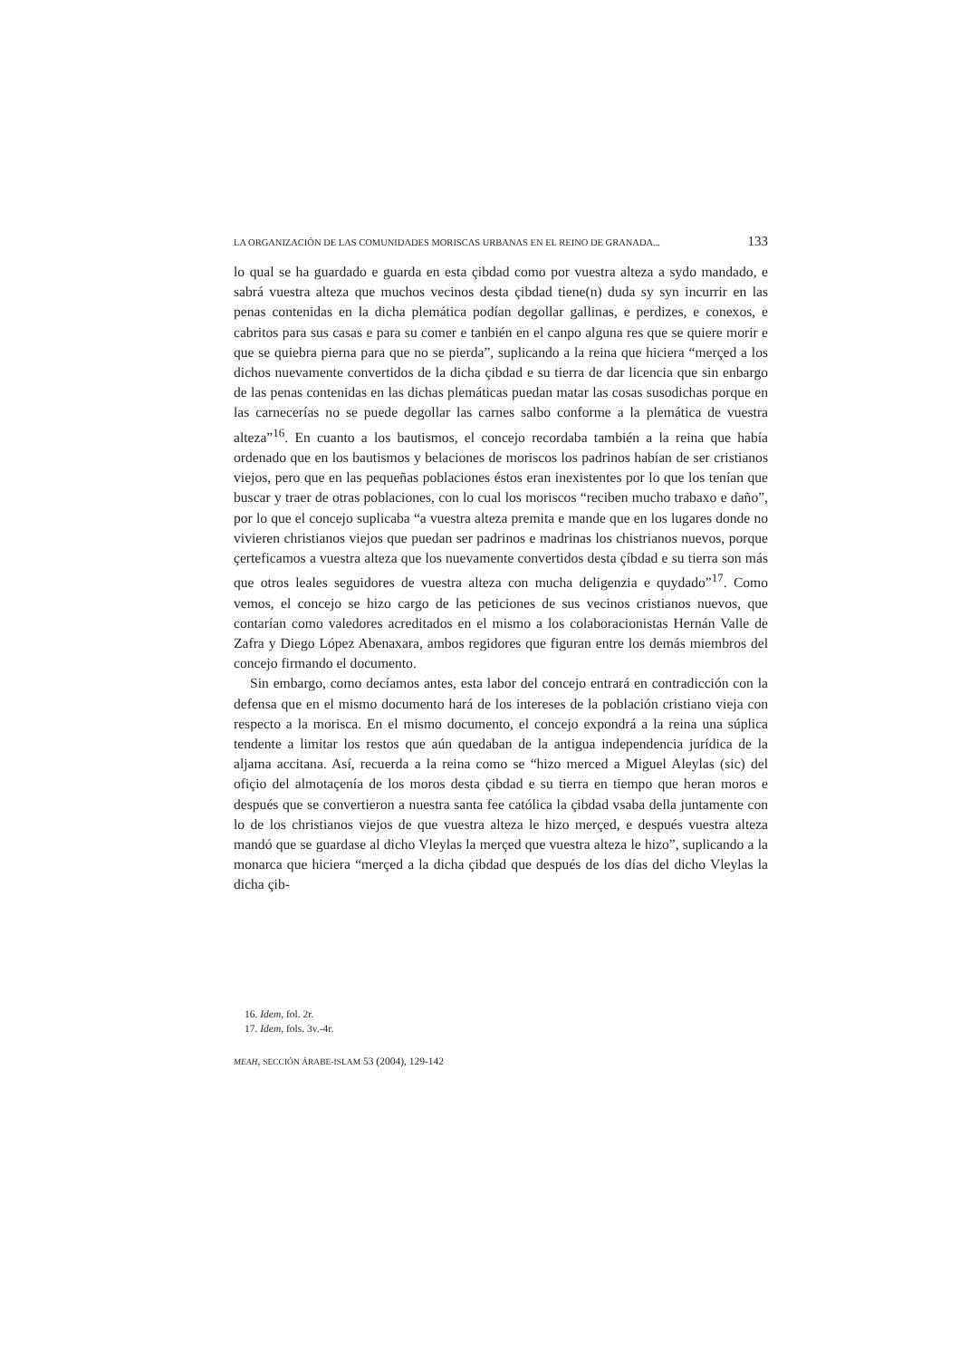LA ORGANIZACIÓN DE LAS COMUNIDADES MORISCAS URBANAS EN EL REINO DE GRANADA... 133
lo qual se ha guardado e guarda en esta çibdad como por vuestra alteza a sydo mandado, e sabrá vuestra alteza que muchos vecinos desta çibdad tiene(n) duda sy syn incurrir en las penas contenidas en la dicha plemática podían degollar gallinas, e perdizes, e conexos, e cabritos para sus casas e para su comer e tanbién en el canpo alguna res que se quiere morir e que se quiebra pierna para que no se pierda”, suplicando a la reina que hiciera “merçed a los dichos nuevamente convertidos de la dicha çibdad e su tierra de dar licencia que sin enbargo de las penas contenidas en las dichas plemáticas puedan matar las cosas susodichas porque en las carnecerías no se puede degollar las carnes salbo conforme a la plemática de vuestra alteza”<sup>16</sup>. En cuanto a los bautismos, el concejo recordaba también a la reina que había ordenado que en los bautismos y belaciones de moriscos los padrinos habían de ser cristianos viejos, pero que en las pequeñas poblaciones éstos eran inexistentes por lo que los tenían que buscar y traer de otras poblaciones, con lo cual los moriscos “reciben mucho trabaxo e daño”, por lo que el concejo suplicaba “a vuestra alteza premita e mande que en los lugares donde no vivieren christianos viejos que puedan ser padrinos e madrinas los chistrianos nuevos, porque çerteficamos a vuestra alteza que los nuevamente convertidos desta çíbdad e su tierra son más que otros leales seguidores de vuestra alteza con mucha deligenzia e quydado”<sup>17</sup>. Como vemos, el concejo se hizo cargo de las peticiones de sus vecinos cristianos nuevos, que contarían como valedores acreditados en el mismo a los colaboracionistas Hernán Valle de Zafra y Diego López Abenaxara, ambos regidores que figuran entre los demás miembros del concejo firmando el documento.
Sin embargo, como decíamos antes, esta labor del concejo entrará en contradicción con la defensa que en el mismo documento hará de los intereses de la población cristiano vieja con respecto a la morisca. En el mismo documento, el concejo expondrá a la reina una súplica tendente a limitar los restos que aún quedaban de la antigua independencia jurídica de la aljama accitana. Así, recuerda a la reina como se “hizo merced a Miguel Aleylas (sic) del ofiçio del almotaçenía de los moros desta çibdad e su tierra en tiempo que heran moros e después que se convertieron a nuestra santa fee católica la çibdad vsaba della juntamente con lo de los christianos viejos de que vuestra alteza le hizo merçed, e después vuestra alteza mandó que se guardase al dicho Vleylas la merçed que vuestra alteza le hizo”, suplicando a la monarca que hiciera “merçed a la dicha çibdad que después de los días del dicho Vleylas la dicha çib-
16. Idem, fol. 2r.
17. Idem, fols. 3v.-4r.
MEAH, SECCIÓN ÁRABE-ISLAM 53 (2004), 129-142